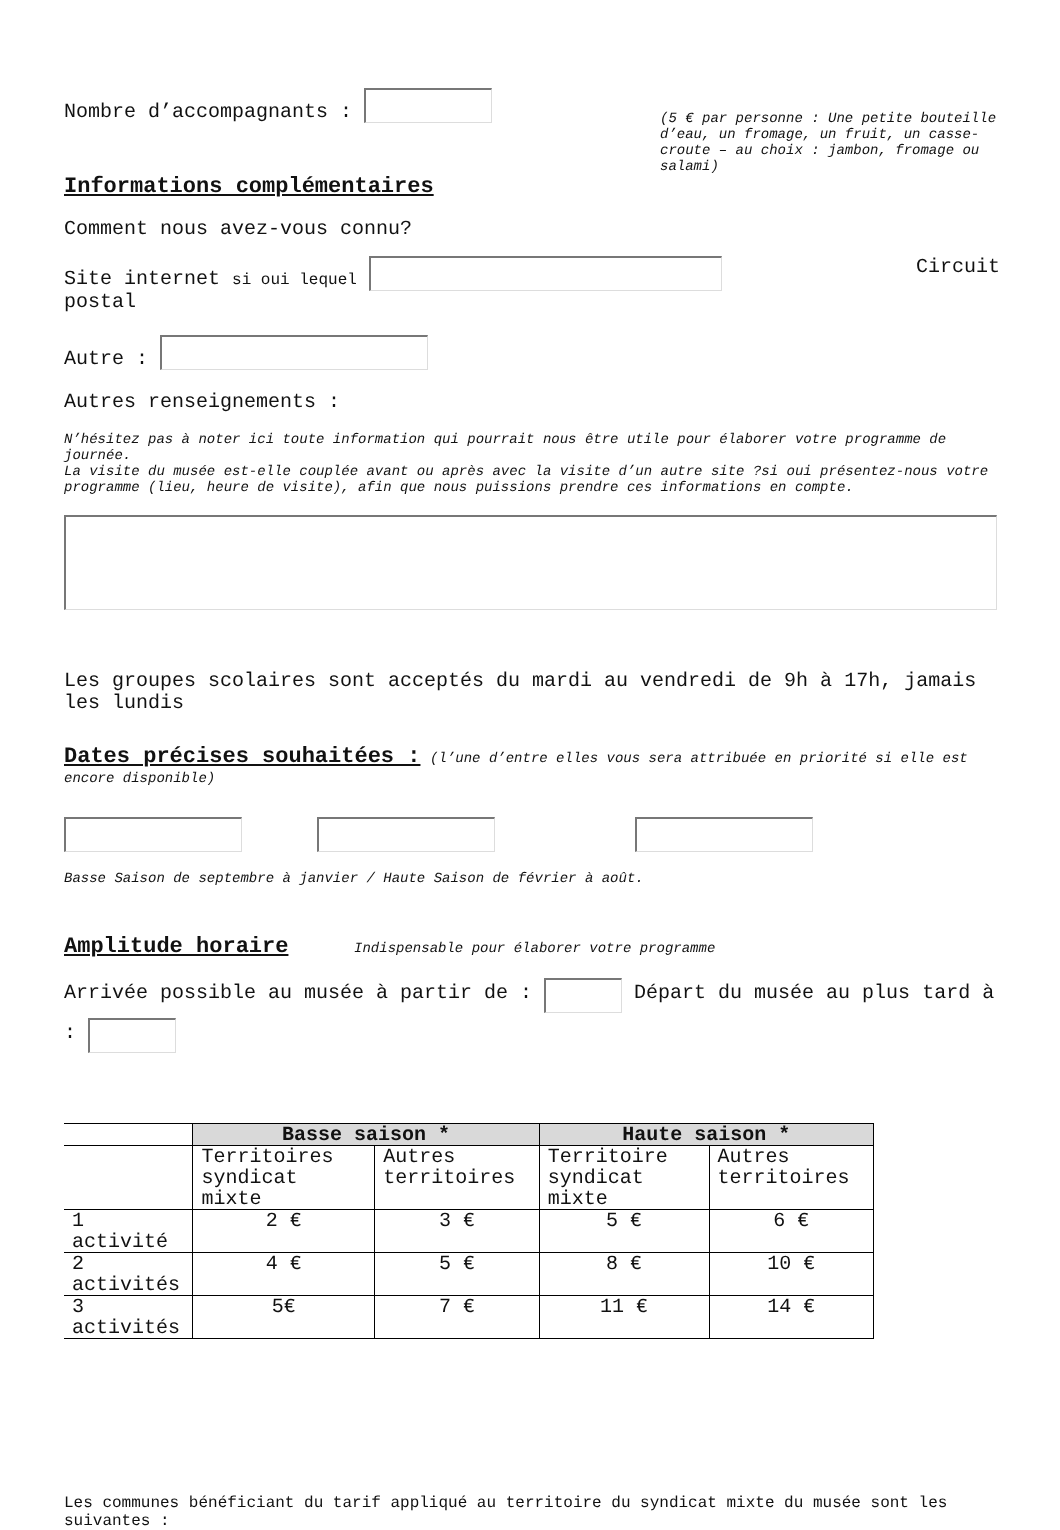Nombre d’accompagnants :
(5 € par personne : Une petite bouteille d’eau, un fromage, un fruit, un casse-croute – au choix : jambon, fromage ou salami)
Informations complémentaires
Comment nous avez-vous connu?
Site internet si oui lequel Circuit
postal
Autre :
Autres renseignements :
N’hésitez pas à noter ici toute information qui pourrait nous être utile pour élaborer votre programme de journée.
La visite du musée est-elle couplée avant ou après avec la visite d’un autre site ?si oui présentez-nous votre programme (lieu, heure de visite), afin que nous puissions prendre ces informations en compte.
Les groupes scolaires sont acceptés du mardi au vendredi de 9h à 17h, jamais les lundis
Dates précises souhaitées :
(l’une d’entre elles vous sera attribuée en priorité si elle est encore disponible)
Basse Saison de septembre à janvier / Haute Saison de février à août.
Amplitude horaire
Indispensable pour élaborer votre programme
Arrivée possible au musée à partir de : Départ du musée au plus tard à :
| | Basse saison * | | Haute saison * | |
| | Territoires syndicat mixte | Autres territoires | Territoire syndicat mixte | Autres territoires |
| 1 activité | 2 € | 3 € | 5 € | 6 € |
| 2 activités | 4 € | 5 € | 8 € | 10 € |
| 3 activités | 5€ | 7 € | 11 € | 14 € |
Les communes bénéficiant du tarif appliqué au territoire du syndicat mixte du musée sont les suivantes :